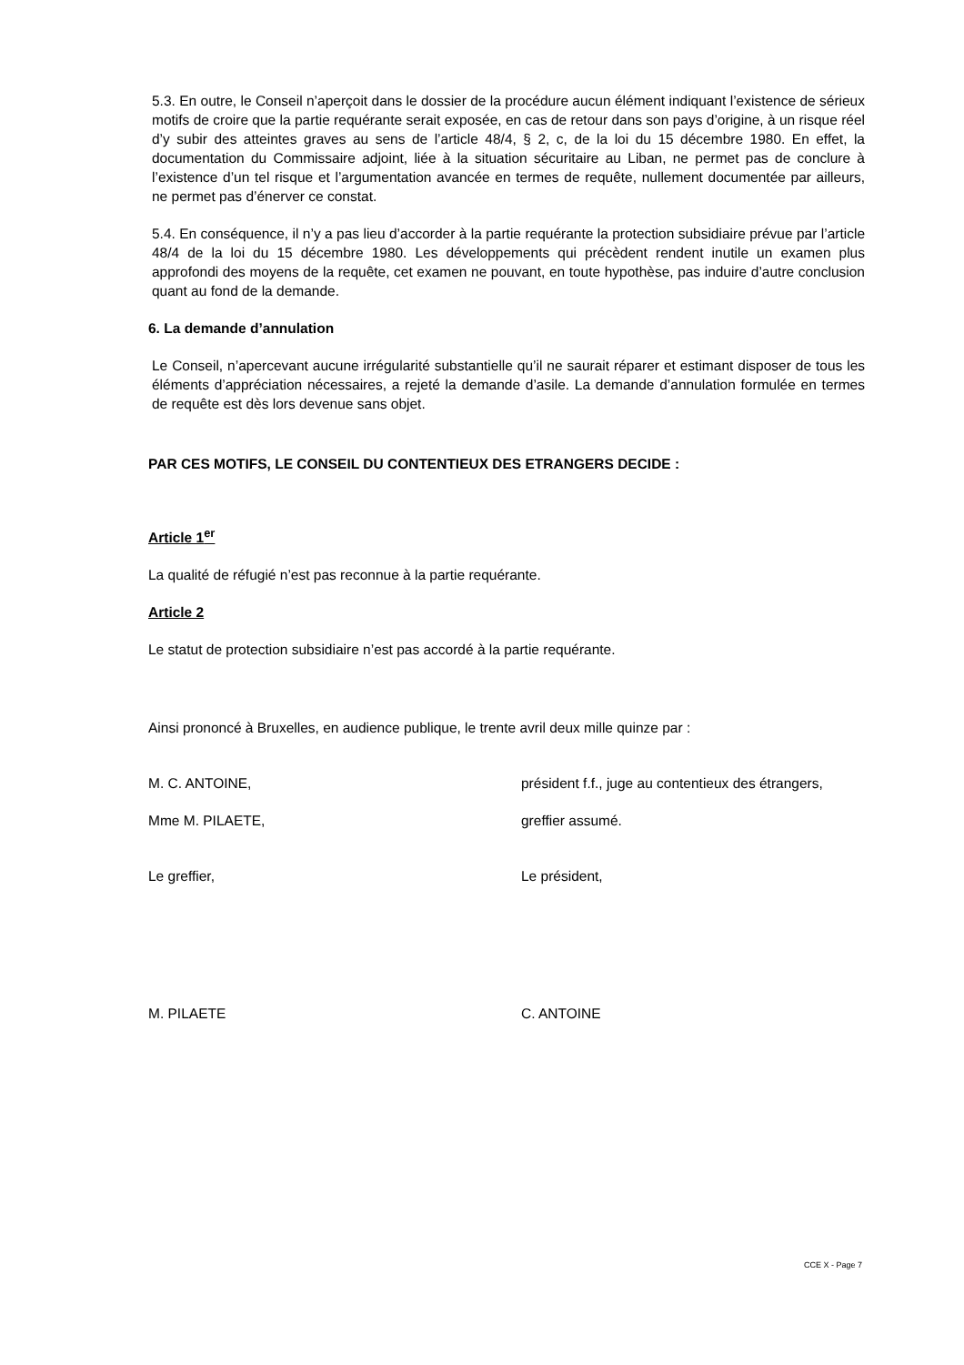5.3. En outre, le Conseil n’aperçoit dans le dossier de la procédure aucun élément indiquant l’existence de sérieux motifs de croire que la partie requérante serait exposée, en cas de retour dans son pays d’origine, à un risque réel d’y subir des atteintes graves au sens de l’article 48/4, § 2, c, de la loi du 15 décembre 1980. En effet, la documentation du Commissaire adjoint, liée à la situation sécuritaire au Liban, ne permet pas de conclure à l’existence d’un tel risque et l’argumentation avancée en termes de requête, nullement documentée par ailleurs, ne permet pas d’énerver ce constat.
5.4. En conséquence, il n’y a pas lieu d’accorder à la partie requérante la protection subsidiaire prévue par l’article 48/4 de la loi du 15 décembre 1980. Les développements qui précèdent rendent inutile un examen plus approfondi des moyens de la requête, cet examen ne pouvant, en toute hypothèse, pas induire d’autre conclusion quant au fond de la demande.
6. La demande d’annulation
Le Conseil, n’apercevant aucune irrégularité substantielle qu’il ne saurait réparer et estimant disposer de tous les éléments d’appréciation nécessaires, a rejeté la demande d’asile. La demande d’annulation formulée en termes de requête est dès lors devenue sans objet.
PAR CES MOTIFS, LE CONSEIL DU CONTENTIEUX DES ETRANGERS DECIDE :
Article 1<sup>er</sup>
La qualité de réfugié n’est pas reconnue à la partie requérante.
Article 2
Le statut de protection subsidiaire n’est pas accordé à la partie requérante.
Ainsi prononcé à Bruxelles, en audience publique, le trente avril deux mille quinze par :
M. C. ANTOINE, président f.f., juge au contentieux des étrangers,
Mme M. PILAETE, greffier assumé.
Le greffier, Le président,
M. PILAETE C. ANTOINE
CCE X - Page 7